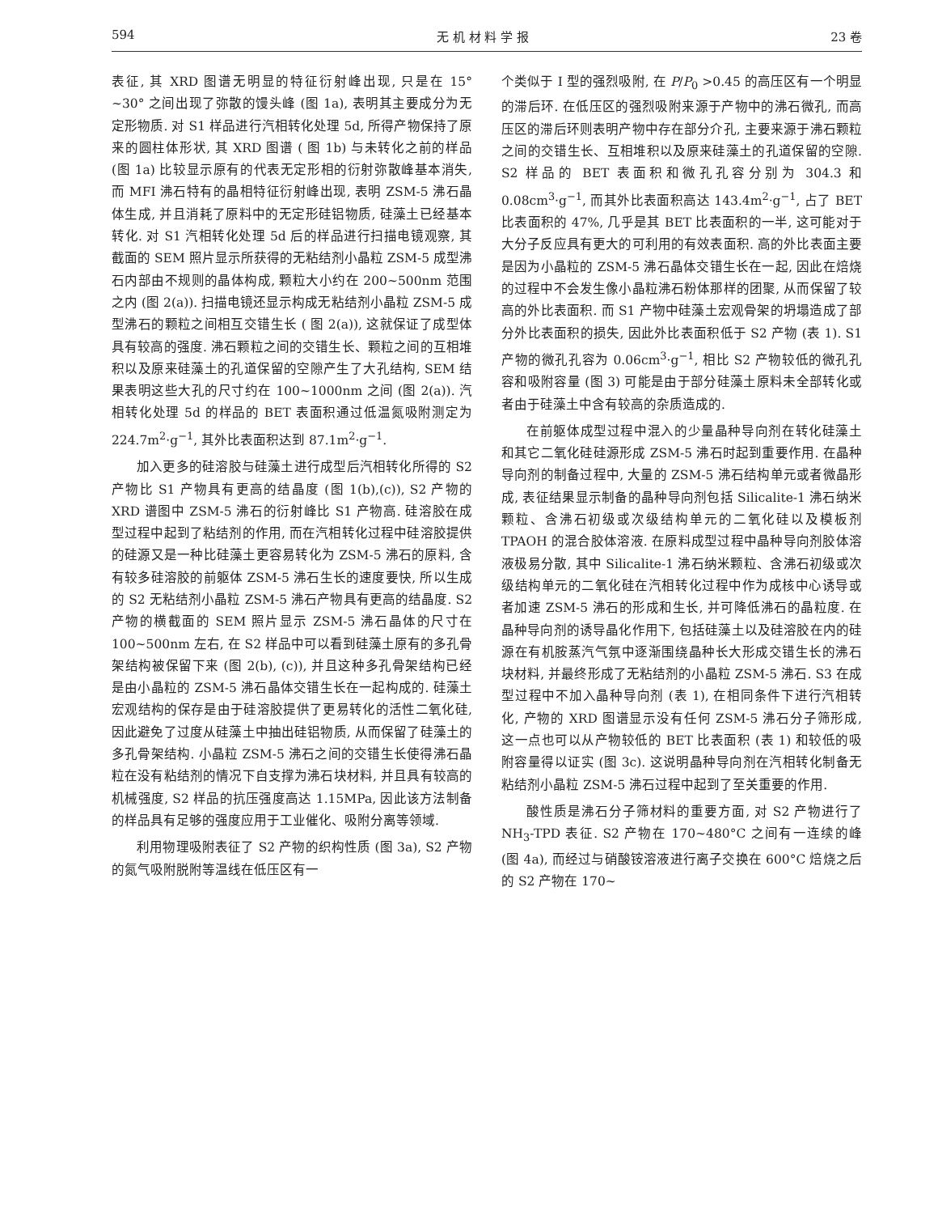594 无 机 材 料 学 报 23 卷
表征, 其 XRD 图谱无明显的特征衍射峰出现, 只是在 15° ~30° 之间出现了弥散的馒头峰 (图 1a), 表明其主要成分为无定形物质. 对 S1 样品进行汽相转化处理 5d, 所得产物保持了原来的圆柱体形状, 其 XRD 图谱 ( 图 1b) 与未转化之前的样品 (图 1a) 比较显示原有的代表无定形相的衍射弥散峰基本消失, 而 MFI 沸石特有的晶相特征衍射峰出现, 表明 ZSM-5 沸石晶体生成, 并且消耗了原料中的无定形硅铝物质, 硅藻土已经基本转化. 对 S1 汽相转化处理 5d 后的样品进行扫描电镜观察, 其截面的 SEM 照片显示所获得的无粘结剂小晶粒 ZSM-5 成型沸石内部由不规则的晶体构成, 颗粒大小约在 200~500nm 范围之内 (图 2(a)). 扫描电镜还显示构成无粘结剂小晶粒 ZSM-5 成型沸石的颗粒之间相互交错生长 ( 图 2(a)), 这就保证了成型体具有较高的强度. 沸石颗粒之间的交错生长、颗粒之间的互相堆积以及原来硅藻土的孔道保留的空隙产生了大孔结构, SEM 结果表明这些大孔的尺寸约在 100~1000nm 之间 (图 2(a)). 汽相转化处理 5d 的样品的 BET 表面积通过低温氮吸附测定为 224.7m<sup>2</sup>·g<sup>−1</sup>, 其外比表面积达到 87.1m<sup>2</sup>·g<sup>−1</sup>.
加入更多的硅溶胶与硅藻土进行成型后汽相转化所得的 S2 产物比 S1 产物具有更高的结晶度 (图 1(b),(c)), S2 产物的 XRD 谱图中 ZSM-5 沸石的衍射峰比 S1 产物高. 硅溶胶在成型过程中起到了粘结剂的作用, 而在汽相转化过程中硅溶胶提供的硅源又是一种比硅藻土更容易转化为 ZSM-5 沸石的原料, 含有较多硅溶胶的前躯体 ZSM-5 沸石生长的速度要快, 所以生成的 S2 无粘结剂小晶粒 ZSM-5 沸石产物具有更高的结晶度. S2 产物的横截面的 SEM 照片显示 ZSM-5 沸石晶体的尺寸在 100~500nm 左右, 在 S2 样品中可以看到硅藻土原有的多孔骨架结构被保留下来 (图 2(b), (c)), 并且这种多孔骨架结构已经是由小晶粒的 ZSM-5 沸石晶体交错生长在一起构成的. 硅藻土宏观结构的保存是由于硅溶胶提供了更易转化的活性二氧化硅, 因此避免了过度从硅藻土中抽出硅铝物质, 从而保留了硅藻土的多孔骨架结构. 小晶粒 ZSM-5 沸石之间的交错生长使得沸石晶粒在没有粘结剂的情况下自支撑为沸石块材料, 并且具有较高的机械强度, S2 样品的抗压强度高达 1.15MPa, 因此该方法制备的样品具有足够的强度应用于工业催化、吸附分离等领域.
利用物理吸附表征了 S2 产物的织构性质 (图 3a), S2 产物的氮气吸附脱附等温线在低压区有一
个类似于 I 型的强烈吸附, 在 P/P<sub>0</sub> >0.45 的高压区有一个明显的滞后环. 在低压区的强烈吸附来源于产物中的沸石微孔, 而高压区的滞后环则表明产物中存在部分介孔, 主要来源于沸石颗粒之间的交错生长、互相堆积以及原来硅藻土的孔道保留的空隙. S2 样品的 BET 表面积和微孔孔容分别为 304.3 和 0.08cm<sup>3</sup>·g<sup>−1</sup>, 而其外比表面积高达 143.4m<sup>2</sup>·g<sup>−1</sup>, 占了 BET 比表面积的 47%, 几乎是其 BET 比表面积的一半, 这可能对于大分子反应具有更大的可利用的有效表面积. 高的外比表面主要是因为小晶粒的 ZSM-5 沸石晶体交错生长在一起, 因此在焙烧的过程中不会发生像小晶粒沸石粉体那样的团聚, 从而保留了较高的外比表面积. 而 S1 产物中硅藻土宏观骨架的坍塌造成了部分外比表面积的损失, 因此外比表面积低于 S2 产物 (表 1). S1 产物的微孔孔容为 0.06cm<sup>3</sup>·g<sup>−1</sup>, 相比 S2 产物较低的微孔孔容和吸附容量 (图 3) 可能是由于部分硅藻土原料未全部转化或者由于硅藻土中含有较高的杂质造成的.
在前躯体成型过程中混入的少量晶种导向剂在转化硅藻土和其它二氧化硅硅源形成 ZSM-5 沸石时起到重要作用. 在晶种导向剂的制备过程中, 大量的 ZSM-5 沸石结构单元或者微晶形成, 表征结果显示制备的晶种导向剂包括 Silicalite-1 沸石纳米颗粒、含沸石初级或次级结构单元的二氧化硅以及模板剂 TPAOH 的混合胶体溶液. 在原料成型过程中晶种导向剂胶体溶液极易分散, 其中 Silicalite-1 沸石纳米颗粒、含沸石初级或次级结构单元的二氧化硅在汽相转化过程中作为成核中心诱导或者加速 ZSM-5 沸石的形成和生长, 并可降低沸石的晶粒度. 在晶种导向剂的诱导晶化作用下, 包括硅藻土以及硅溶胶在内的硅源在有机胺蒸汽气氛中逐渐围绕晶种长大形成交错生长的沸石块材料, 并最终形成了无粘结剂的小晶粒 ZSM-5 沸石. S3 在成型过程中不加入晶种导向剂 (表 1), 在相同条件下进行汽相转化, 产物的 XRD 图谱显示没有任何 ZSM-5 沸石分子筛形成, 这一点也可以从产物较低的 BET 比表面积 (表 1) 和较低的吸附容量得以证实 (图 3c). 这说明晶种导向剂在汽相转化制备无粘结剂小晶粒 ZSM-5 沸石过程中起到了至关重要的作用.
酸性质是沸石分子筛材料的重要方面, 对 S2 产物进行了 NH<sub>3</sub>-TPD 表征. S2 产物在 170~480°C 之间有一连续的峰 (图 4a), 而经过与硝酸铵溶液进行离子交换在 600°C 焙烧之后的 S2 产物在 170~